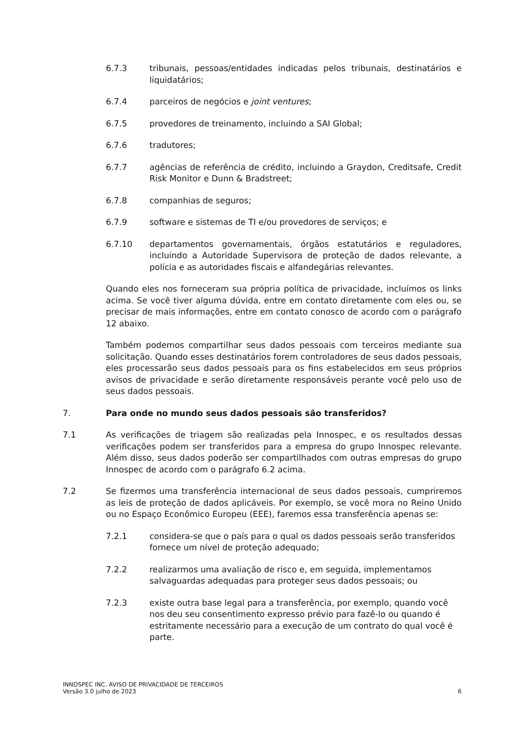6.7.3 tribunais, pessoas/entidades indicadas pelos tribunais, destinatários e liquidatários;
6.7.4 parceiros de negócios e joint ventures;
6.7.5 provedores de treinamento, incluindo a SAI Global;
6.7.6 tradutores;
6.7.7 agências de referência de crédito, incluindo a Graydon, Creditsafe, Credit Risk Monitor e Dunn & Bradstreet;
6.7.8 companhias de seguros;
6.7.9 software e sistemas de TI e/ou provedores de serviços; e
6.7.10 departamentos governamentais, órgãos estatutários e reguladores, incluindo a Autoridade Supervisora de proteção de dados relevante, a polícia e as autoridades fiscais e alfandegárias relevantes.
Quando eles nos forneceram sua própria política de privacidade, incluímos os links acima. Se você tiver alguma dúvida, entre em contato diretamente com eles ou, se precisar de mais informações, entre em contato conosco de acordo com o parágrafo 12 abaixo.
Também podemos compartilhar seus dados pessoais com terceiros mediante sua solicitação. Quando esses destinatários forem controladores de seus dados pessoais, eles processarão seus dados pessoais para os fins estabelecidos em seus próprios avisos de privacidade e serão diretamente responsáveis perante você pelo uso de seus dados pessoais.
7. Para onde no mundo seus dados pessoais são transferidos?
7.1 As verificações de triagem são realizadas pela Innospec, e os resultados dessas verificações podem ser transferidos para a empresa do grupo Innospec relevante. Além disso, seus dados poderão ser compartilhados com outras empresas do grupo Innospec de acordo com o parágrafo 6.2 acima.
7.2 Se fizermos uma transferência internacional de seus dados pessoais, cumpriremos as leis de proteção de dados aplicáveis. Por exemplo, se você mora no Reino Unido ou no Espaço Econômico Europeu (EEE), faremos essa transferência apenas se:
7.2.1 considera-se que o país para o qual os dados pessoais serão transferidos fornece um nível de proteção adequado;
7.2.2 realizarmos uma avaliação de risco e, em seguida, implementamos salvaguardas adequadas para proteger seus dados pessoais; ou
7.2.3 existe outra base legal para a transferência, por exemplo, quando você nos deu seu consentimento expresso prévio para fazê-lo ou quando é estritamente necessário para a execução de um contrato do qual você é parte.
INNOSPEC INC. AVISO DE PRIVACIDADE DE TERCEIROS
Versão 3.0 julho de 2023 6